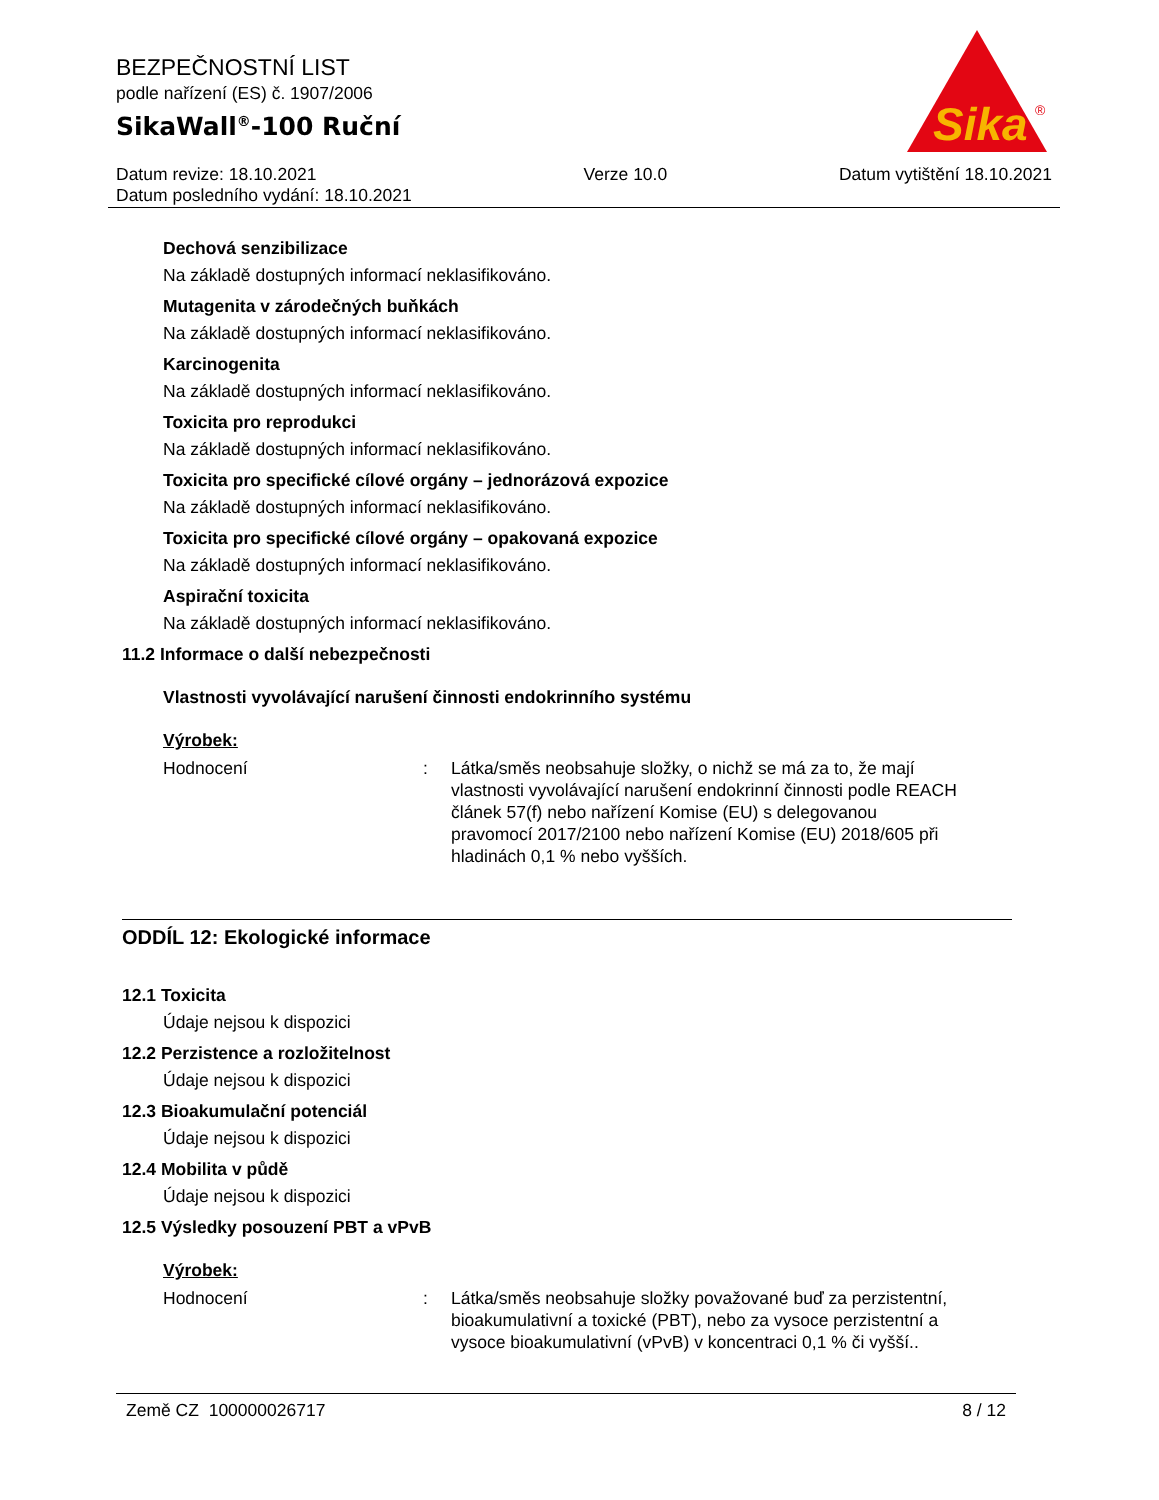BEZPEČNOSTNÍ LIST
podle nařízení (ES) č. 1907/2006
SikaWall<sup>®</sup>-100 Ruční
Sika
®
Datum revize: 18.10.2021
Datum posledního vydání: 18.10.2021
Verze 10.0 Datum vytištění 18.10.2021
Dechová senzibilizace
Na základě dostupných informací neklasifikováno.
Mutagenita v zárodečných buňkách
Na základě dostupných informací neklasifikováno.
Karcinogenita
Na základě dostupných informací neklasifikováno.
Toxicita pro reprodukci
Na základě dostupných informací neklasifikováno.
Toxicita pro specifické cílové orgány – jednorázová expozice
Na základě dostupných informací neklasifikováno.
Toxicita pro specifické cílové orgány – opakovaná expozice
Na základě dostupných informací neklasifikováno.
Aspirační toxicita
Na základě dostupných informací neklasifikováno.
11.2 Informace o další nebezpečnosti
Vlastnosti vyvolávající narušení činnosti endokrinního systému
Výrobek:
Hodnocení : Látka/směs neobsahuje složky, o nichž se má za to, že mají vlastnosti vyvolávající narušení endokrinní činnosti podle REACH článek 57(f) nebo nařízení Komise (EU) s delegovanou pravomocí 2017/2100 nebo nařízení Komise (EU) 2018/605 při hladinách 0,1 % nebo vyšších.
ODDÍL 12: Ekologické informace
12.1 Toxicita
Údaje nejsou k dispozici
12.2 Perzistence a rozložitelnost
Údaje nejsou k dispozici
12.3 Bioakumulační potenciál
Údaje nejsou k dispozici
12.4 Mobilita v půdě
Údaje nejsou k dispozici
12.5 Výsledky posouzení PBT a vPvB
Výrobek:
Hodnocení : Látka/směs neobsahuje složky považované buď za perzistentní, bioakumulativní a toxické (PBT), nebo za vysoce perzistentní a vysoce bioakumulativní (vPvB) v koncentraci 0,1 % či vyšší..
Země CZ 100000026717 8 / 12